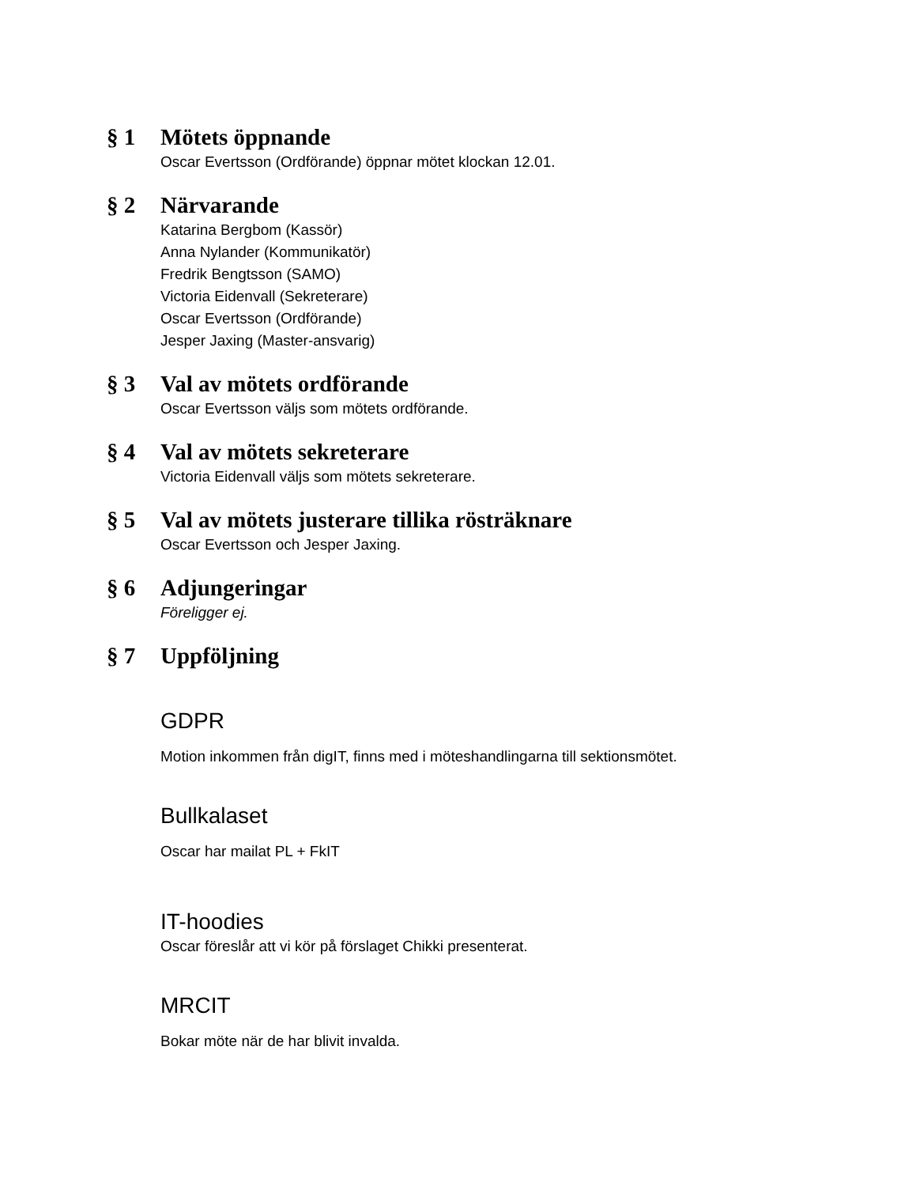§ 1 Mötets öppnande
Oscar Evertsson (Ordförande) öppnar mötet klockan 12.01.
§ 2 Närvarande
Katarina Bergbom (Kassör)
Anna Nylander (Kommunikatör)
Fredrik Bengtsson (SAMO)
Victoria Eidenvall (Sekreterare)
Oscar Evertsson (Ordförande)
Jesper Jaxing (Master-ansvarig)
§ 3 Val av mötets ordförande
Oscar Evertsson väljs som mötets ordförande.
§ 4 Val av mötets sekreterare
Victoria Eidenvall väljs som mötets sekreterare.
§ 5 Val av mötets justerare tillika rösträknare
Oscar Evertsson och Jesper Jaxing.
§ 6 Adjungeringar
Föreligger ej.
§ 7 Uppföljning
GDPR
Motion inkommen från digIT, finns med i möteshandlingarna till sektionsmötet.
Bullkalaset
Oscar har mailat PL + FkIT
IT-hoodies
Oscar föreslår att vi kör på förslaget Chikki presenterat.
MRCIT
Bokar möte när de har blivit invalda.